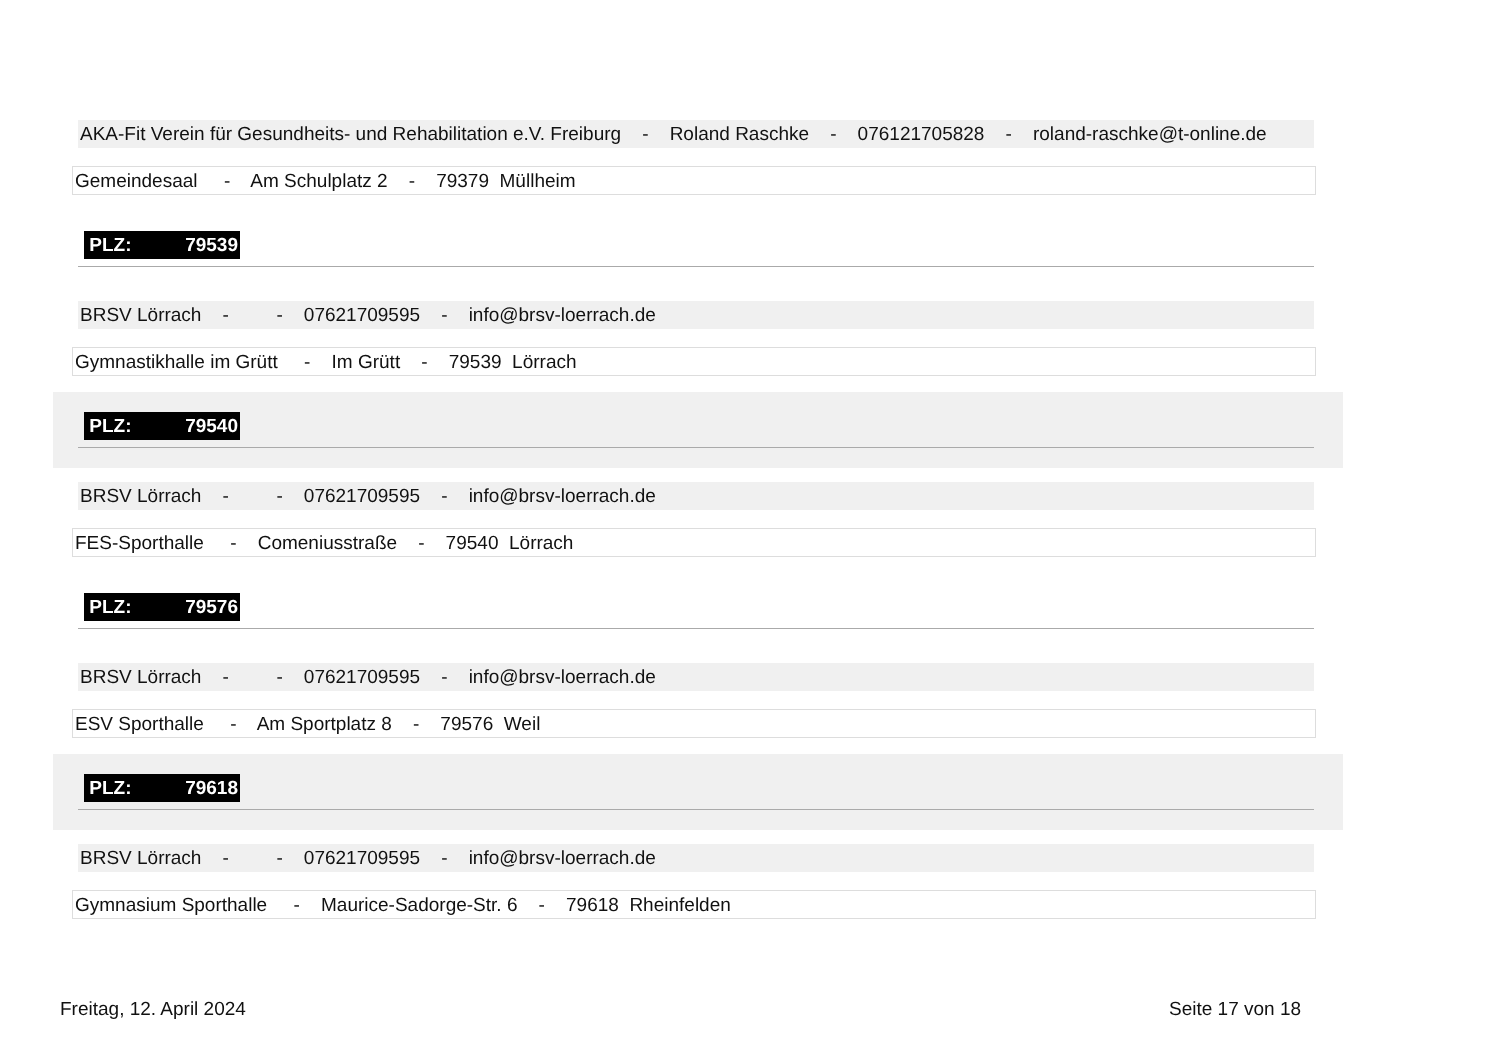AKA-Fit Verein für Gesundheits- und Rehabilitation e.V. Freiburg - Roland Raschke - 076121705828 - roland-raschke@t-online.de
Gemeindesaal - Am Schulplatz 2 - 79379 Müllheim
PLZ: 79539
BRSV Lörrach - - 07621709595 - info@brsv-loerrach.de
Gymnastikhalle im Grütt - Im Grütt - 79539 Lörrach
PLZ: 79540
BRSV Lörrach - - 07621709595 - info@brsv-loerrach.de
FES-Sporthalle - Comeniusstraße - 79540 Lörrach
PLZ: 79576
BRSV Lörrach - - 07621709595 - info@brsv-loerrach.de
ESV Sporthalle - Am Sportplatz 8 - 79576 Weil
PLZ: 79618
BRSV Lörrach - - 07621709595 - info@brsv-loerrach.de
Gymnasium Sporthalle - Maurice-Sadorge-Str. 6 - 79618 Rheinfelden
Freitag, 12. April 2024 Seite 17 von 18